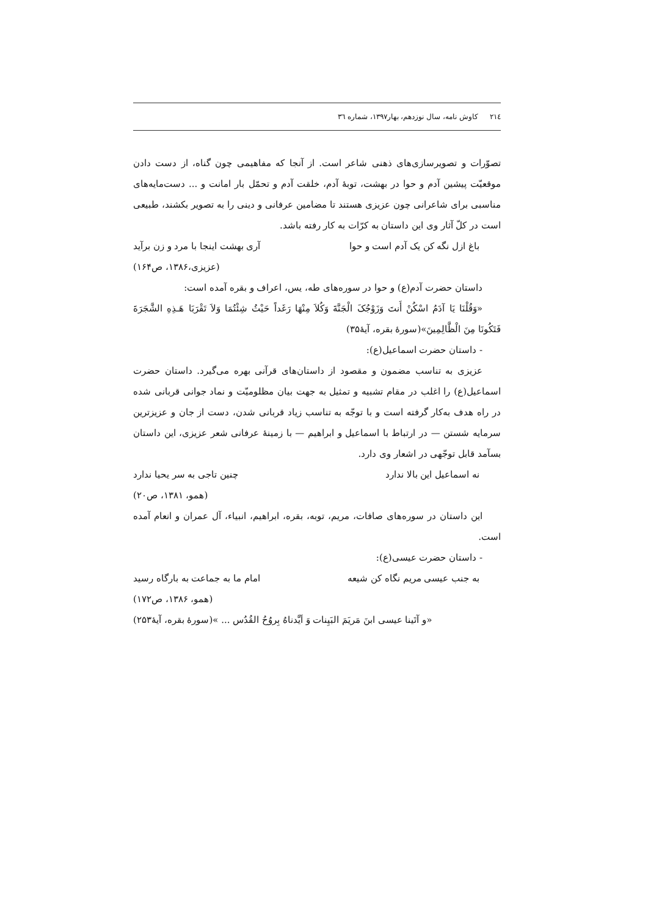٢١٤ کاوش نامه، سال نوزدهم، بهار١٣٩٧، شماره ٣٦
تصوّرات و تصویرسازی‌های ذهنی شاعر است. از آنجا که مفاهیمی چون گناه، از دست دادن موقعیّت پیشین آدم و حوا در بهشت، توبۀ آدم، خلقت آدم و تحمّل بار امانت و ... دست‌مایه‌های مناسبی برای شاعرانی چون عزیزی هستند تا مضامین عرفانی و دینی را به تصویر بکشند، طبیعی است در کلّ آثار وی این داستان به کرّات به کار رفته باشد.
باغ ازل نگه کن یک آدم است و حوا آری بهشت اینجا با مرد و زن برآید
(عزیزی،۱۳۸۶، ص۱۶۴)
داستان حضرت آدم(ع) و حوا در سوره‌های طه، یس، اعراف و بقره آمده است:
«وَقُلْنَا یَا آدَمُ اسْکُنْ أَنتَ وَزَوْجُکَ الْجَنَّةَ وَکُلاَ مِنْهَا رَغَداً حَیْثُ شِئْتُمَا وَلاَ تَقْرَبَا هَـذِهِ الشَّجَرَةَ فَتَکُونَا مِنَ الْظَّالِمِینَ»(سورۀ بقره، آیۀ۳۵)
- داستان حضرت اسماعیل(ع):
عزیزی به تناسب مضمون و مقصود از داستان‌های قرآنی بهره می‌گیرد. داستان حضرت اسماعیل(ع) را اغلب در مقام تشبیه و تمثیل به جهت بیان مظلومیّت و نماد جوانی قربانی شده در راه هدف به‌کار گرفته است و با توجّه به تناسب زیاد قربانی شدن، دست از جان و عزیزترین سرمایه شستن — در ارتباط با اسماعیل و ابراهیم — با زمینۀ عرفانی شعر عزیزی، این داستان بسآمد قابل توجّهی در اشعار وی دارد.
نه اسماعیل این بالا ندارد چنین تاجی به سر یحیا ندارد
(همو، ۱۳۸۱، ص۲۰)
این داستان در سوره‌های صافات، مریم، توبه، بقره، ابراهیم، انبیاء، آل عمران و انعام آمده است.
- داستان حضرت عیسی(ع):
به جنب عیسی مریم نگاه کن شیعه امام ما به جماعت به بارگاه رسید
(همو، ۱۳۸۶، ص۱۷۲)
«و آتَینا عیسی ابنَ مَریَمَ البَیِنات وَ اَیَّدناهُ بِروُحُ القُدُس ... »(سورۀ بقره، آیۀ۲۵۳)